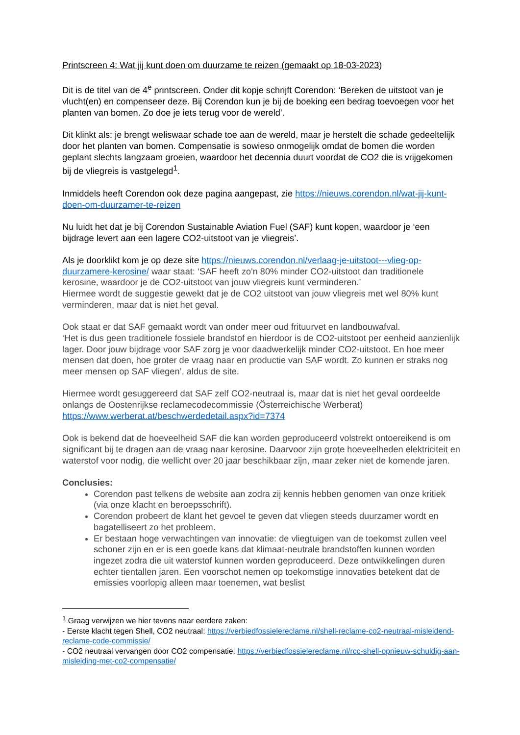Printscreen 4: Wat jij kunt doen om duurzame te reizen (gemaakt op 18-03-2023)
Dit is de titel van de 4<sup>e</sup> printscreen. Onder dit kopje schrijft Corendon: ‘Bereken de uitstoot van je vlucht(en) en compenseer deze. Bij Corendon kun je bij de boeking een bedrag toevoegen voor het planten van bomen. Zo doe je iets terug voor de wereld’.
Dit klinkt als: je brengt weliswaar schade toe aan de wereld, maar je herstelt die schade gedeeltelijk door het planten van bomen. Compensatie is sowieso onmogelijk omdat de bomen die worden geplant slechts langzaam groeien, waardoor het decennia duurt voordat de CO2 die is vrijgekomen bij de vliegreis is vastgelegd<sup>1</sup>.
Inmiddels heeft Corendon ook deze pagina aangepast, zie https://nieuws.corendon.nl/wat-jij-kunt-doen-om-duurzamer-te-reizen
Nu luidt het dat je bij Corendon Sustainable Aviation Fuel (SAF) kunt kopen, waardoor je ‘een bijdrage levert aan een lagere CO2-uitstoot van je vliegreis’.
Als je doorklikt kom je op deze site https://nieuws.corendon.nl/verlaag-je-uitstoot---vlieg-op-duurzamere-kerosine/ waar staat: ‘SAF heeft zo'n 80% minder CO2-uitstoot dan traditionele kerosine, waardoor je de CO2-uitstoot van jouw vliegreis kunt verminderen.’
Hiermee wordt de suggestie gewekt dat je de CO2 uitstoot van jouw vliegreis met wel 80% kunt verminderen, maar dat is niet het geval.
Ook staat er dat SAF gemaakt wordt van onder meer oud frituurvet en landbouwafval.
‘Het is dus geen traditionele fossiele brandstof en hierdoor is de CO2-uitstoot per eenheid aanzienlijk lager. Door jouw bijdrage voor SAF zorg je voor daadwerkelijk minder CO2-uitstoot. En hoe meer mensen dat doen, hoe groter de vraag naar en productie van SAF wordt. Zo kunnen er straks nog meer mensen op SAF vliegen’, aldus de site.
Hiermee wordt gesuggereerd dat SAF zelf CO2-neutraal is, maar dat is niet het geval oordeelde onlangs de Oostenrijkse reclamecodecommissie (Österreichische Werberat) https://www.werberat.at/beschwerdedetail.aspx?id=7374
Ook is bekend dat de hoeveelheid SAF die kan worden geproduceerd volstrekt ontoereikend is om significant bij te dragen aan de vraag naar kerosine. Daarvoor zijn grote hoeveelheden elektriciteit en waterstof voor nodig, die wellicht over 20 jaar beschikbaar zijn, maar zeker niet de komende jaren.
Conclusies:
Corendon past telkens de website aan zodra zij kennis hebben genomen van onze kritiek (via onze klacht en beroepsschrift).
Corendon probeert de klant het gevoel te geven dat vliegen steeds duurzamer wordt en bagatelliseert zo het probleem.
Er bestaan hoge verwachtingen van innovatie: de vliegtuigen van de toekomst zullen veel schoner zijn en er is een goede kans dat klimaat-neutrale brandstoffen kunnen worden ingezet zodra die uit waterstof kunnen worden geproduceerd. Deze ontwikkelingen duren echter tientallen jaren. Een voorschot nemen op toekomstige innovaties betekent dat de emissies voorlopig alleen maar toenemen, wat beslist
<sup>1</sup> Graag verwijzen we hier tevens naar eerdere zaken:
- Eerste klacht tegen Shell, CO2 neutraal: https://verbiedfossielereclame.nl/shell-reclame-co2-neutraal-misleidend-reclame-code-commissie/
- CO2 neutraal vervangen door CO2 compensatie: https://verbiedfossielereclame.nl/rcc-shell-opnieuw-schuldig-aan-misleiding-met-co2-compensatie/